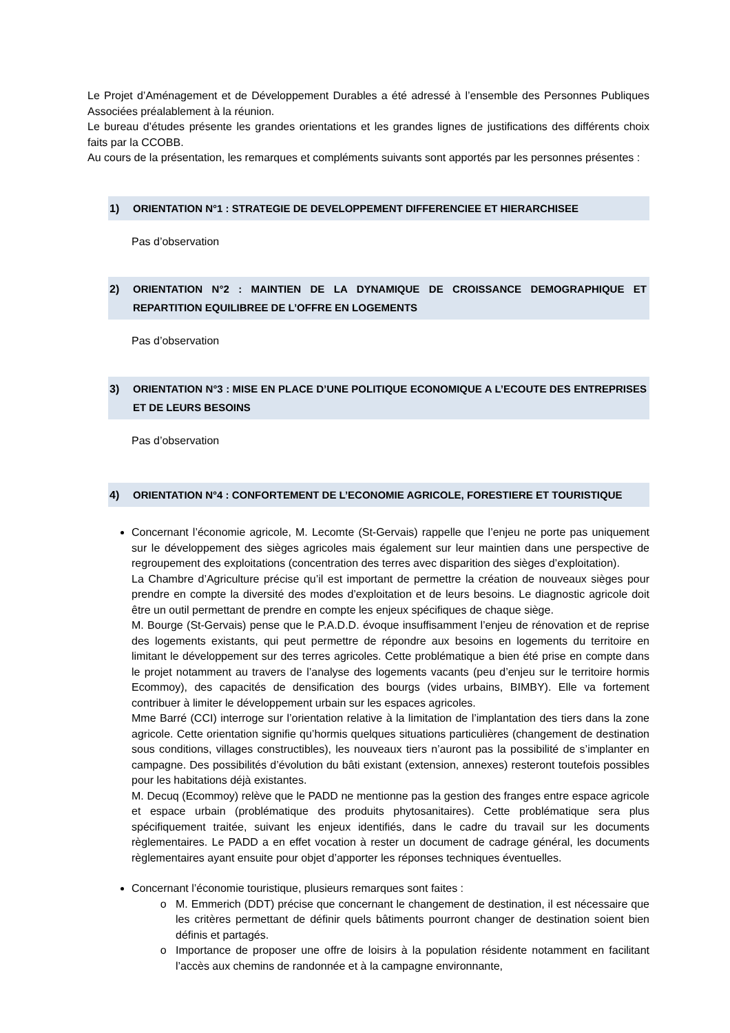Le Projet d’Aménagement et de Développement Durables a été adressé à l’ensemble des Personnes Publiques Associées préalablement à la réunion.
Le bureau d’études présente les grandes orientations et les grandes lignes de justifications des différents choix faits par la CCOBB.
Au cours de la présentation, les remarques et compléments suivants sont apportés par les personnes présentes :
1) ORIENTATION N°1 : STRATEGIE DE DEVELOPPEMENT DIFFERENCIEE ET HIERARCHISEE
Pas d’observation
2) ORIENTATION N°2 : MAINTIEN DE LA DYNAMIQUE DE CROISSANCE DEMOGRAPHIQUE ET REPARTITION EQUILIBREE DE L’OFFRE EN LOGEMENTS
Pas d’observation
3) ORIENTATION N°3 : MISE EN PLACE D’UNE POLITIQUE ECONOMIQUE A L’ECOUTE DES ENTREPRISES ET DE LEURS BESOINS
Pas d’observation
4) ORIENTATION N°4 : CONFORTEMENT DE L’ECONOMIE AGRICOLE, FORESTIERE ET TOURISTIQUE
Concernant l’économie agricole, M. Lecomte (St-Gervais) rappelle que l’enjeu ne porte pas uniquement sur le développement des sièges agricoles mais également sur leur maintien dans une perspective de regroupement des exploitations (concentration des terres avec disparition des sièges d’exploitation).
La Chambre d’Agriculture précise qu’il est important de permettre la création de nouveaux sièges pour prendre en compte la diversité des modes d’exploitation et de leurs besoins. Le diagnostic agricole doit être un outil permettant de prendre en compte les enjeux spécifiques de chaque siège.
M. Bourge (St-Gervais) pense que le P.A.D.D. évoque insuffisamment l’enjeu de rénovation et de reprise des logements existants, qui peut permettre de répondre aux besoins en logements du territoire en limitant le développement sur des terres agricoles. Cette problématique a bien été prise en compte dans le projet notamment au travers de l’analyse des logements vacants (peu d’enjeu sur le territoire hormis Ecommoy), des capacités de densification des bourgs (vides urbains, BIMBY). Elle va fortement contribuer à limiter le développement urbain sur les espaces agricoles.
Mme Barré (CCI) interroge sur l’orientation relative à la limitation de l’implantation des tiers dans la zone agricole. Cette orientation signifie qu’hormis quelques situations particulières (changement de destination sous conditions, villages constructibles), les nouveaux tiers n’auront pas la possibilité de s’implanter en campagne. Des possibilités d’évolution du bâti existant (extension, annexes) resteront toutefois possibles pour les habitations déjà existantes.
M. Decuq (Ecommoy) relève que le PADD ne mentionne pas la gestion des franges entre espace agricole et espace urbain (problématique des produits phytosanitaires). Cette problématique sera plus spécifiquement traitée, suivant les enjeux identifiés, dans le cadre du travail sur les documents règlementaires. Le PADD a en effet vocation à rester un document de cadrage général, les documents règlementaires ayant ensuite pour objet d’apporter les réponses techniques éventuelles.
Concernant l’économie touristique, plusieurs remarques sont faites :
M. Emmerich (DDT) précise que concernant le changement de destination, il est nécessaire que les critères permettant de définir quels bâtiments pourront changer de destination soient bien définis et partagés.
Importance de proposer une offre de loisirs à la population résidente notamment en facilitant l’accès aux chemins de randonnée et à la campagne environnante,